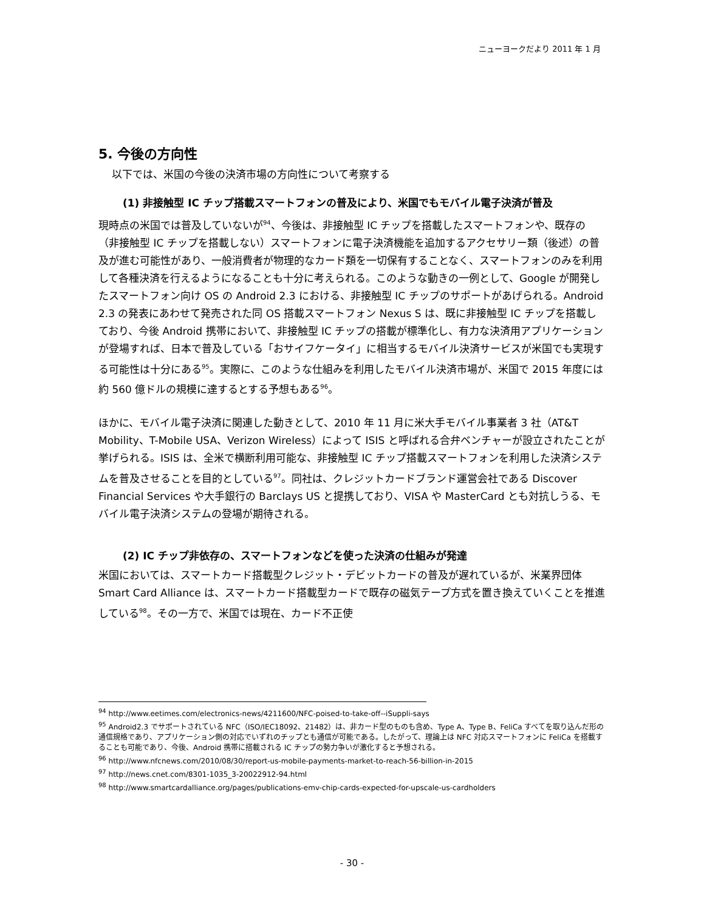ニューヨークだより 2011 年 1 月
5. 今後の方向性
以下では、米国の今後の決済市場の方向性について考察する
(1) 非接触型 IC チップ搭載スマートフォンの普及により、米国でもモバイル電子決済が普及
現時点の米国では普及していないが<sup>94</sup>、今後は、非接触型 IC チップを搭載したスマートフォンや、既存の（非接触型 IC チップを搭載しない）スマートフォンに電子決済機能を追加するアクセサリー類（後述）の普及が進む可能性があり、一般消費者が物理的なカード類を一切保有することなく、スマートフォンのみを利用して各種決済を行えるようになることも十分に考えられる。このような動きの一例として、Google が開発したスマートフォン向け OS の Android 2.3 における、非接触型 IC チップのサポートがあげられる。Android 2.3 の発表にあわせて発売された同 OS 搭載スマートフォン Nexus S は、既に非接触型 IC チップを搭載しており、今後 Android 携帯において、非接触型 IC チップの搭載が標準化し、有力な決済用アプリケーションが登場すれば、日本で普及している「おサイフケータイ」に相当するモバイル決済サービスが米国でも実現する可能性は十分にある<sup>95</sup>。実際に、このような仕組みを利用したモバイル決済市場が、米国で 2015 年度には約 560 億ドルの規模に達するとする予想もある<sup>96</sup>。
ほかに、モバイル電子決済に関連した動きとして、2010 年 11 月に米大手モバイル事業者 3 社（AT&T Mobility、T-Mobile USA、Verizon Wireless）によって ISIS と呼ばれる合弁ベンチャーが設立されたことが挙げられる。ISIS は、全米で横断利用可能な、非接触型 IC チップ搭載スマートフォンを利用した決済システムを普及させることを目的としている<sup>97</sup>。同社は、クレジットカードブランド運営会社である Discover Financial Services や大手銀行の Barclays US と提携しており、VISA や MasterCard とも対抗しうる、モバイル電子決済システムの登場が期待される。
(2) IC チップ非依存の、スマートフォンなどを使った決済の仕組みが発達
米国においては、スマートカード搭載型クレジット・デビットカードの普及が遅れているが、米業界団体 Smart Card Alliance は、スマートカード搭載型カードで既存の磁気テープ方式を置き換えていくことを推進している<sup>98</sup>。その一方で、米国では現在、カード不正使
<sup>94</sup> http://www.eetimes.com/electronics-news/4211600/NFC-poised-to-take-off--iSuppli-says
<sup>95</sup> Android2.3 でサポートされている NFC（ISO/IEC18092、21482）は、非カード型のものも含め、Type A、Type B、FeliCa すべてを取り込んだ形の通信規格であり、アプリケーション側の対応でいずれのチップとも通信が可能である。したがって、理論上は NFC 対応スマートフォンに FeliCa を搭載することも可能であり、今後、Android 携帯に搭載される IC チップの勢力争いが激化すると予想される。
<sup>96</sup> http://www.nfcnews.com/2010/08/30/report-us-mobile-payments-market-to-reach-56-billion-in-2015
<sup>97</sup> http://news.cnet.com/8301-1035_3-20022912-94.html
<sup>98</sup> http://www.smartcardalliance.org/pages/publications-emv-chip-cards-expected-for-upscale-us-cardholders
- 30 -